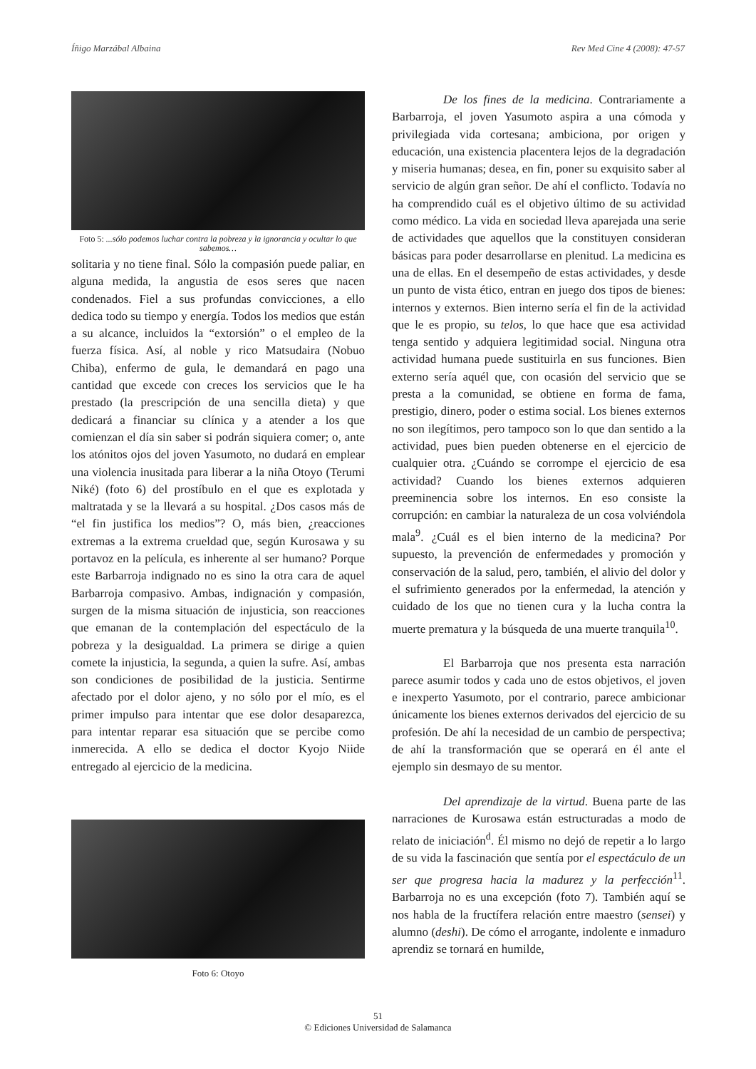Íñigo Marzábal Albaina Rev Med Cine 4 (2008): 47-57
Foto 5: ...sólo podemos luchar contra la pobreza y la ignorancia y ocultar lo que sabemos…
solitaria y no tiene final. Sólo la compasión puede paliar, en alguna medida, la angustia de esos seres que nacen condenados. Fiel a sus profundas convicciones, a ello dedica todo su tiempo y energía. Todos los medios que están a su alcance, incluidos la “extorsión” o el empleo de la fuerza física. Así, al noble y rico Matsudaira (Nobuo Chiba), enfermo de gula, le demandará en pago una cantidad que excede con creces los servicios que le ha prestado (la prescripción de una sencilla dieta) y que dedicará a financiar su clínica y a atender a los que comienzan el día sin saber si podrán siquiera comer; o, ante los atónitos ojos del joven Yasumoto, no dudará en emplear una violencia inusitada para liberar a la niña Otoyo (Terumi Niké) (foto 6) del prostíbulo en el que es explotada y maltratada y se la llevará a su hospital. ¿Dos casos más de “el fin justifica los medios”? O, más bien, ¿reacciones extremas a la extrema crueldad que, según Kurosawa y su portavoz en la película, es inherente al ser humano? Porque este Barbarroja indignado no es sino la otra cara de aquel Barbarroja compasivo. Ambas, indignación y compasión, surgen de la misma situación de injusticia, son reacciones que emanan de la contemplación del espectáculo de la pobreza y la desigualdad. La primera se dirige a quien comete la injusticia, la segunda, a quien la sufre. Así, ambas son condiciones de posibilidad de la justicia. Sentirme afectado por el dolor ajeno, y no sólo por el mío, es el primer impulso para intentar que ese dolor desaparezca, para intentar reparar esa situación que se percibe como inmerecida. A ello se dedica el doctor Kyojo Niide entregado al ejercicio de la medicina.
Foto 6: Otoyo
De los fines de la medicina. Contrariamente a Barbarroja, el joven Yasumoto aspira a una cómoda y privilegiada vida cortesana; ambiciona, por origen y educación, una existencia placentera lejos de la degradación y miseria humanas; desea, en fin, poner su exquisito saber al servicio de algún gran señor. De ahí el conflicto. Todavía no ha comprendido cuál es el objetivo último de su actividad como médico. La vida en sociedad lleva aparejada una serie de actividades que aquellos que la constituyen consideran básicas para poder desarrollarse en plenitud. La medicina es una de ellas. En el desempeño de estas actividades, y desde un punto de vista ético, entran en juego dos tipos de bienes: internos y externos. Bien interno sería el fin de la actividad que le es propio, su telos, lo que hace que esa actividad tenga sentido y adquiera legitimidad social. Ninguna otra actividad humana puede sustituirla en sus funciones. Bien externo sería aquél que, con ocasión del servicio que se presta a la comunidad, se obtiene en forma de fama, prestigio, dinero, poder o estima social. Los bienes externos no son ilegítimos, pero tampoco son lo que dan sentido a la actividad, pues bien pueden obtenerse en el ejercicio de cualquier otra. ¿Cuándo se corrompe el ejercicio de esa actividad? Cuando los bienes externos adquieren preeminencia sobre los internos. En eso consiste la corrupción: en cambiar la naturaleza de un cosa volviéndola mala<sup>9</sup>. ¿Cuál es el bien interno de la medicina? Por supuesto, la prevención de enfermedades y promoción y conservación de la salud, pero, también, el alivio del dolor y el sufrimiento generados por la enfermedad, la atención y cuidado de los que no tienen cura y la lucha contra la muerte prematura y la búsqueda de una muerte tranquila<sup>10</sup>.
El Barbarroja que nos presenta esta narración parece asumir todos y cada uno de estos objetivos, el joven e inexperto Yasumoto, por el contrario, parece ambicionar únicamente los bienes externos derivados del ejercicio de su profesión. De ahí la necesidad de un cambio de perspectiva; de ahí la transformación que se operará en él ante el ejemplo sin desmayo de su mentor.
Del aprendizaje de la virtud. Buena parte de las narraciones de Kurosawa están estructuradas a modo de relato de iniciación<sup>d</sup>. Él mismo no dejó de repetir a lo largo de su vida la fascinación que sentía por el espectáculo de un ser que progresa hacia la madurez y la perfección<sup>11</sup>. Barbarroja no es una excepción (foto 7). También aquí se nos habla de la fructífera relación entre maestro (sensei) y alumno (deshi). De cómo el arrogante, indolente e inmaduro aprendiz se tornará en humilde,
51
© Ediciones Universidad de Salamanca